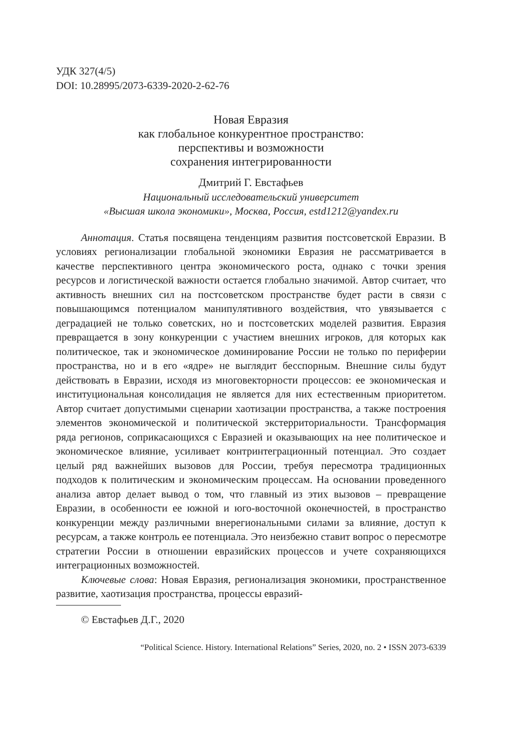УДК 327(4/5)
DOI: 10.28995/2073-6339-2020-2-62-76
Новая Евразия
как глобальное конкурентное пространство:
перспективы и возможности
сохранения интегрированности
Дмитрий Г. Евстафьев
Национальный исследовательский университет
«Высшая школа экономики», Москва, Россия, estd1212@yandex.ru
Аннотация. Статья посвящена тенденциям развития постсоветской Евразии. В условиях регионализации глобальной экономики Евразия не рассматривается в качестве перспективного центра экономического роста, однако с точки зрения ресурсов и логистической важности остается глобально значимой. Автор считает, что активность внешних сил на постсоветском пространстве будет расти в связи с повышающимся потенциалом манипулятивного воздействия, что увязывается с деградацией не только советских, но и постсоветских моделей развития. Евразия превращается в зону конкуренции с участием внешних игроков, для которых как политическое, так и экономическое доминирование России не только по периферии пространства, но и в его «ядре» не выглядит бесспорным. Внешние силы будут действовать в Евразии, исходя из многовекторности процессов: ее экономическая и институциональная консолидация не является для них естественным приоритетом. Автор считает допустимыми сценарии хаотизации пространства, а также построения элементов экономической и политической экстерриториальности. Трансформация ряда регионов, соприкасающихся с Евразией и оказывающих на нее политическое и экономическое влияние, усиливает контринтеграционный потенциал. Это создает целый ряд важнейших вызовов для России, требуя пересмотра традиционных подходов к политическим и экономическим процессам. На основании проведенного анализа автор делает вывод о том, что главный из этих вызовов – превращение Евразии, в особенности ее южной и юго-восточной оконечностей, в пространство конкуренции между различными внерегиональными силами за влияние, доступ к ресурсам, а также контроль ее потенциала. Это неизбежно ставит вопрос о пересмотре стратегии России в отношении евразийских процессов и учете сохраняющихся интеграционных возможностей.
Ключевые слова: Новая Евразия, регионализация экономики, пространственное развитие, хаотизация пространства, процессы евразий-
© Евстафьев Д.Г., 2020
“Political Science. History. International Relations” Series, 2020, no. 2 • ISSN 2073-6339